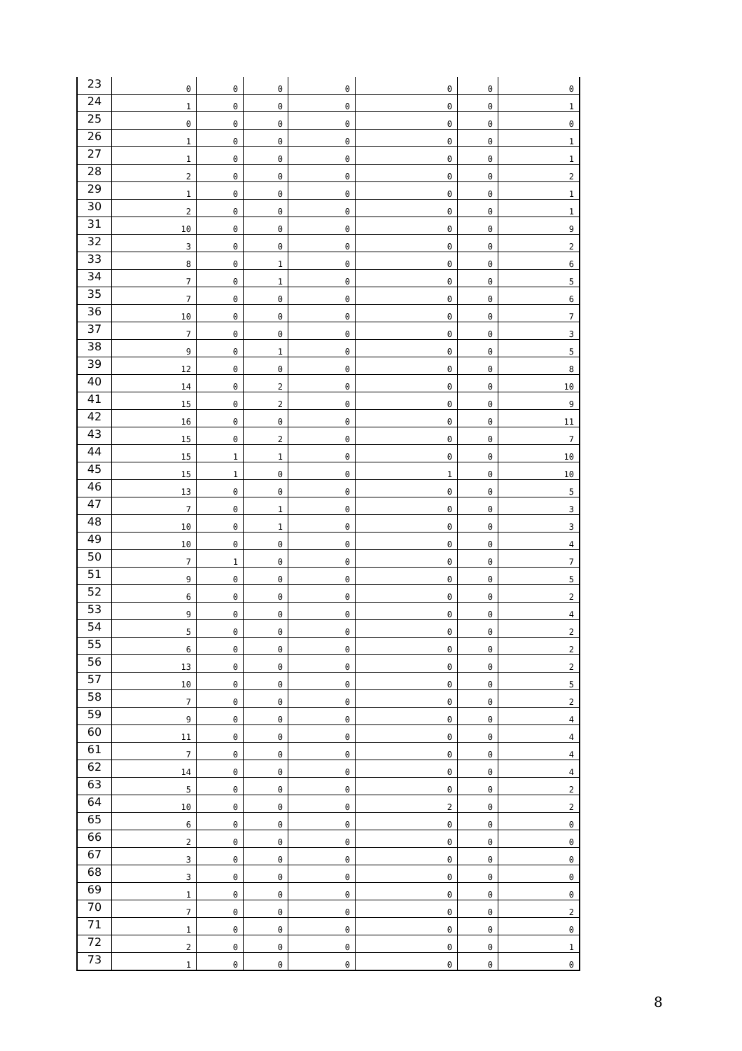| 23 | 0 | 0 | 0 | 0 | 0 | 0 | 0 |
| 24 | 1 | 0 | 0 | 0 | 0 | 0 | 1 |
| 25 | 0 | 0 | 0 | 0 | 0 | 0 | 0 |
| 26 | 1 | 0 | 0 | 0 | 0 | 0 | 1 |
| 27 | 1 | 0 | 0 | 0 | 0 | 0 | 1 |
| 28 | 2 | 0 | 0 | 0 | 0 | 0 | 2 |
| 29 | 1 | 0 | 0 | 0 | 0 | 0 | 1 |
| 30 | 2 | 0 | 0 | 0 | 0 | 0 | 1 |
| 31 | 10 | 0 | 0 | 0 | 0 | 0 | 9 |
| 32 | 3 | 0 | 0 | 0 | 0 | 0 | 2 |
| 33 | 8 | 0 | 1 | 0 | 0 | 0 | 6 |
| 34 | 7 | 0 | 1 | 0 | 0 | 0 | 5 |
| 35 | 7 | 0 | 0 | 0 | 0 | 0 | 6 |
| 36 | 10 | 0 | 0 | 0 | 0 | 0 | 7 |
| 37 | 7 | 0 | 0 | 0 | 0 | 0 | 3 |
| 38 | 9 | 0 | 1 | 0 | 0 | 0 | 5 |
| 39 | 12 | 0 | 0 | 0 | 0 | 0 | 8 |
| 40 | 14 | 0 | 2 | 0 | 0 | 0 | 10 |
| 41 | 15 | 0 | 2 | 0 | 0 | 0 | 9 |
| 42 | 16 | 0 | 0 | 0 | 0 | 0 | 11 |
| 43 | 15 | 0 | 2 | 0 | 0 | 0 | 7 |
| 44 | 15 | 1 | 1 | 0 | 0 | 0 | 10 |
| 45 | 15 | 1 | 0 | 0 | 1 | 0 | 10 |
| 46 | 13 | 0 | 0 | 0 | 0 | 0 | 5 |
| 47 | 7 | 0 | 1 | 0 | 0 | 0 | 3 |
| 48 | 10 | 0 | 1 | 0 | 0 | 0 | 3 |
| 49 | 10 | 0 | 0 | 0 | 0 | 0 | 4 |
| 50 | 7 | 1 | 0 | 0 | 0 | 0 | 7 |
| 51 | 9 | 0 | 0 | 0 | 0 | 0 | 5 |
| 52 | 6 | 0 | 0 | 0 | 0 | 0 | 2 |
| 53 | 9 | 0 | 0 | 0 | 0 | 0 | 4 |
| 54 | 5 | 0 | 0 | 0 | 0 | 0 | 2 |
| 55 | 6 | 0 | 0 | 0 | 0 | 0 | 2 |
| 56 | 13 | 0 | 0 | 0 | 0 | 0 | 2 |
| 57 | 10 | 0 | 0 | 0 | 0 | 0 | 5 |
| 58 | 7 | 0 | 0 | 0 | 0 | 0 | 2 |
| 59 | 9 | 0 | 0 | 0 | 0 | 0 | 4 |
| 60 | 11 | 0 | 0 | 0 | 0 | 0 | 4 |
| 61 | 7 | 0 | 0 | 0 | 0 | 0 | 4 |
| 62 | 14 | 0 | 0 | 0 | 0 | 0 | 4 |
| 63 | 5 | 0 | 0 | 0 | 0 | 0 | 2 |
| 64 | 10 | 0 | 0 | 0 | 2 | 0 | 2 |
| 65 | 6 | 0 | 0 | 0 | 0 | 0 | 0 |
| 66 | 2 | 0 | 0 | 0 | 0 | 0 | 0 |
| 67 | 3 | 0 | 0 | 0 | 0 | 0 | 0 |
| 68 | 3 | 0 | 0 | 0 | 0 | 0 | 0 |
| 69 | 1 | 0 | 0 | 0 | 0 | 0 | 0 |
| 70 | 7 | 0 | 0 | 0 | 0 | 0 | 2 |
| 71 | 1 | 0 | 0 | 0 | 0 | 0 | 0 |
| 72 | 2 | 0 | 0 | 0 | 0 | 0 | 1 |
| 73 | 1 | 0 | 0 | 0 | 0 | 0 | 0 |
8